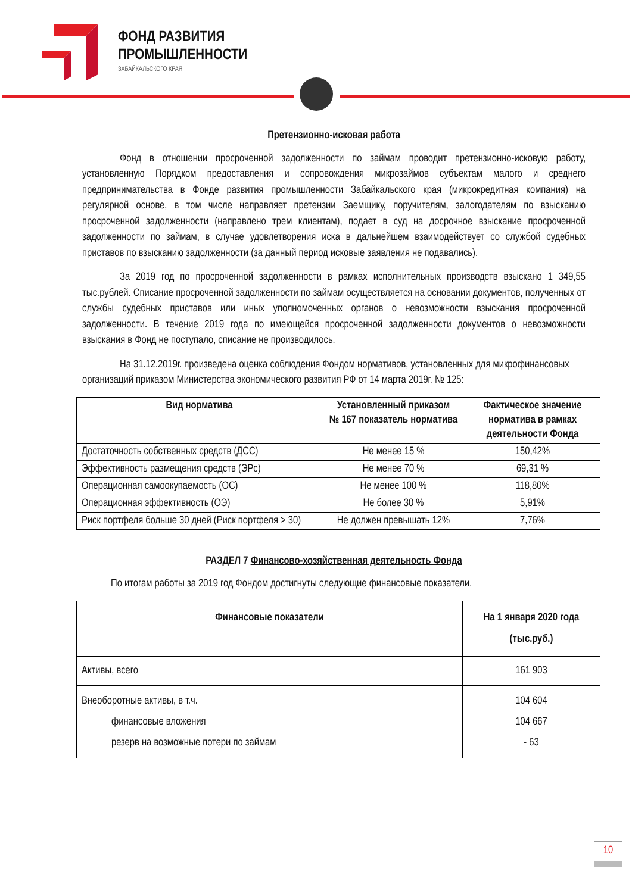ФОНД РАЗВИТИЯ
ПРОМЫШЛЕННОСТИ
ЗАБАЙКАЛЬСКОГО КРАЯ
Претензионно-исковая работа
Фонд в отношении просроченной задолженности по займам проводит претензионно-исковую работу, установленную Порядком предоставления и сопровождения микрозаймов субъектам малого и среднего предпринимательства в Фонде развития промышленности Забайкальского края (микрокредитная компания) на регулярной основе, в том числе направляет претензии Заемщику, поручителям, залогодателям по взысканию просроченной задолженности (направлено трем клиентам), подает в суд на досрочное взыскание просроченной задолженности по займам, в случае удовлетворения иска в дальнейшем взаимодействует со службой судебных приставов по взысканию задолженности (за данный период исковые заявления не подавались).
За 2019 год по просроченной задолженности в рамках исполнительных производств взыскано 1 349,55 тыс.рублей. Списание просроченной задолженности по займам осуществляется на основании документов, полученных от службы судебных приставов или иных уполномоченных органов о невозможности взыскания просроченной задолженности. В течение 2019 года по имеющейся просроченной задолженности документов о невозможности взыскания в Фонд не поступало, списание не производилось.
На 31.12.2019г. произведена оценка соблюдения Фондом нормативов, установленных для микрофинансовых организаций приказом Министерства экономического развития РФ от 14 марта 2019г. № 125:
| Вид норматива | Установленный приказом № 167 показатель норматива | Фактическое значение норматива в рамках деятельности Фонда |
| --- | --- | --- |
| Достаточность собственных средств (ДСС) | Не менее 15 % | 150,42% |
| Эффективность размещения средств (ЭРс) | Не менее 70 % | 69,31 % |
| Операционная самоокупаемость (ОС) | Не менее 100 % | 118,80% |
| Операционная эффективность (ОЭ) | Не более 30 % | 5,91% |
| Риск портфеля больше 30 дней (Риск портфеля > 30) | Не должен превышать 12% | 7,76% |
РАЗДЕЛ 7 Финансово-хозяйственная деятельность Фонда
По итогам работы за 2019 год Фондом достигнуты следующие финансовые показатели.
| Финансовые показатели | На 1 января 2020 года (тыс.руб.) |
| --- | --- |
| Активы, всего | 161 903 |
| Внеоборотные активы, в т.ч. финансовые вложения резерв на возможные потери по займам | 104 604 104 667 - 63 |
10